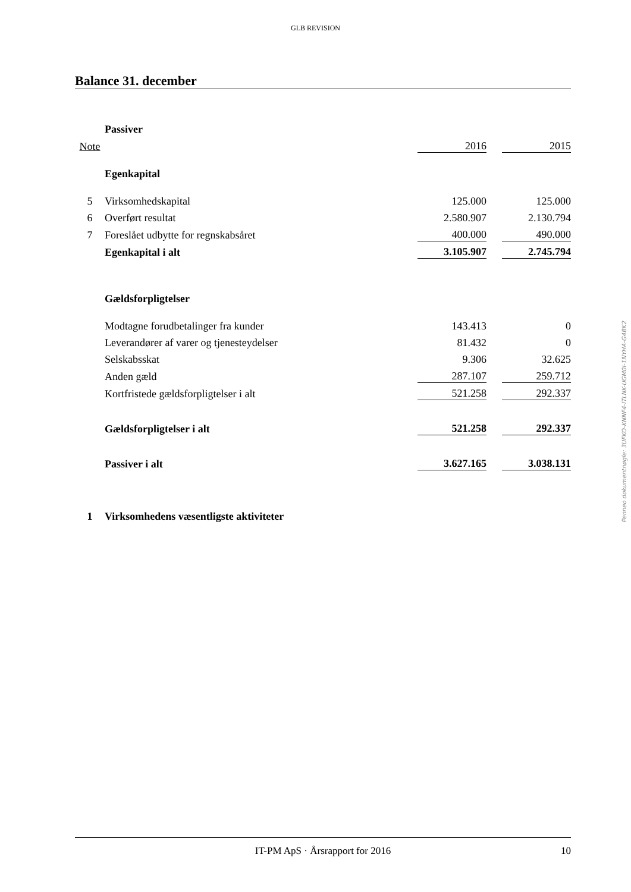GLB REVISION
Balance 31. december
| | Passiver | | | |
| Note | | 2016 | | 2015 |
| | Egenkapital | | | |
| 5 | Virksomhedskapital | 125.000 | | 125.000 |
| 6 | Overført resultat | 2.580.907 | | 2.130.794 |
| 7 | Foreslået udbytte for regnskabsåret | 400.000 | | 490.000 |
| | Egenkapital i alt | 3.105.907 | | 2.745.794 |
| | Gældsforpligtelser | | | |
| | Modtagne forudbetalinger fra kunder | 143.413 | | 0 |
| | Leverandører af varer og tjenesteydelser | 81.432 | | 0 |
| | Selskabsskat | 9.306 | | 32.625 |
| | Anden gæld | 287.107 | | 259.712 |
| | Kortfristede gældsforpligtelser i alt | 521.258 | | 292.337 |
| | Gældsforpligtelser i alt | 521.258 | | 292.337 |
| | Passiver i alt | 3.627.165 | | 3.038.131 |
| 1 | Virksomhedens væsentligste aktiviteter | | | |
Penneo dokumentnøgle: 3UFKO-KNNF4-ITLNK-UGM0I-1NYHA-G4BK2
IT-PM ApS · Årsrapport for 2016 10